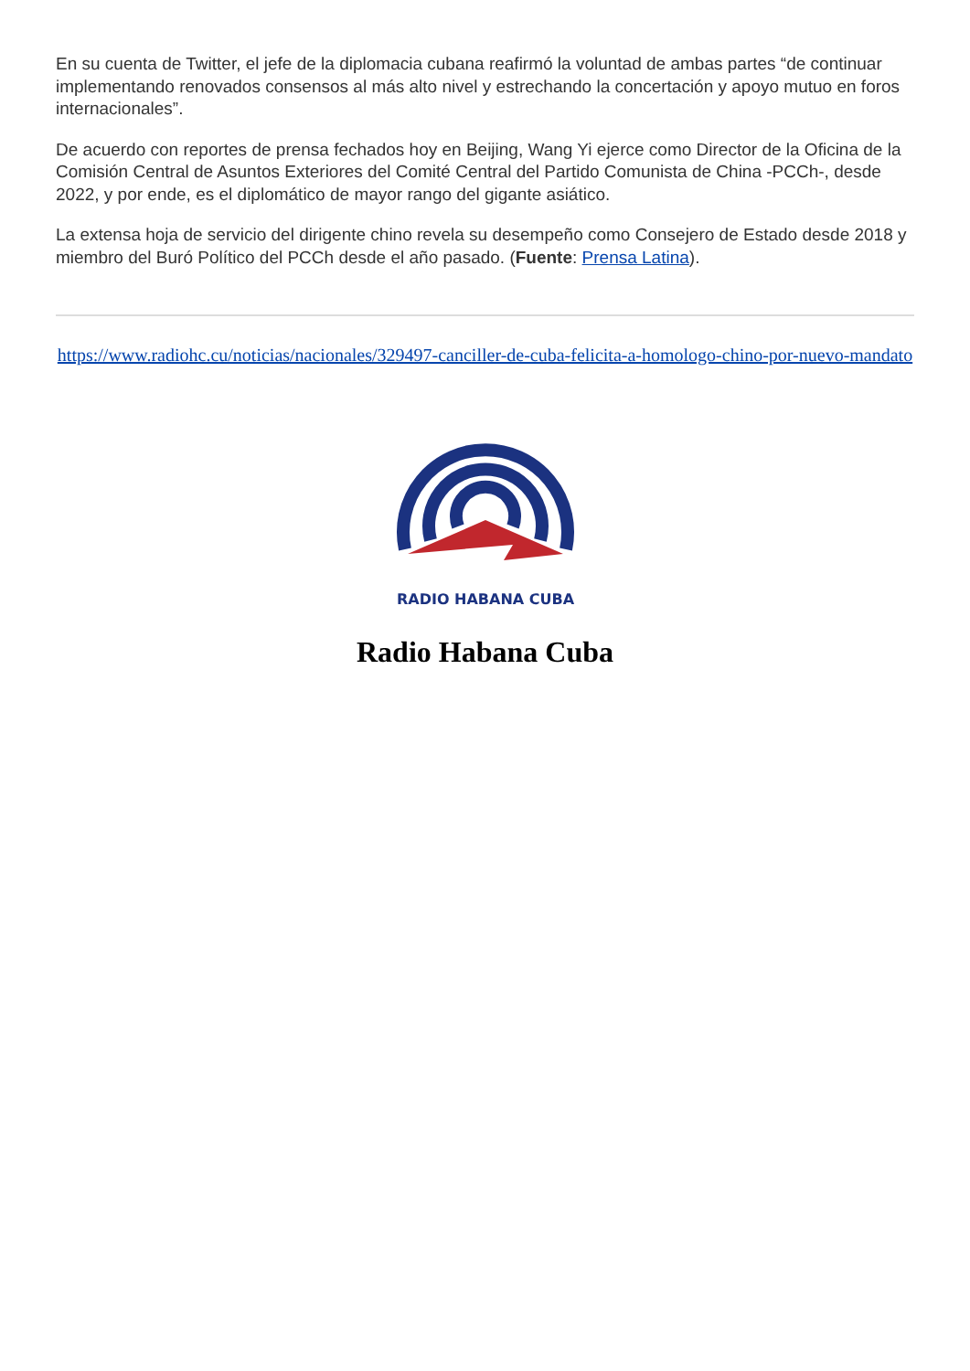En su cuenta de Twitter, el jefe de la diplomacia cubana reafirmó la voluntad de ambas partes “de continuar implementando renovados consensos al más alto nivel y estrechando la concertación y apoyo mutuo en foros internacionales”.
De acuerdo con reportes de prensa fechados hoy en Beijing, Wang Yi ejerce como Director de la Oficina de la Comisión Central de Asuntos Exteriores del Comité Central del Partido Comunista de China -PCCh-, desde 2022, y por ende, es el diplomático de mayor rango del gigante asiático.
La extensa hoja de servicio del dirigente chino revela su desempeño como Consejero de Estado desde 2018 y miembro del Buró Político del PCCh desde el año pasado. (Fuente: Prensa Latina).
https://www.radiohc.cu/noticias/nacionales/329497-canciller-de-cuba-felicita-a-homologo-chino-por-nuevo-mandato
RADIO HABANA CUBA
Radio Habana Cuba